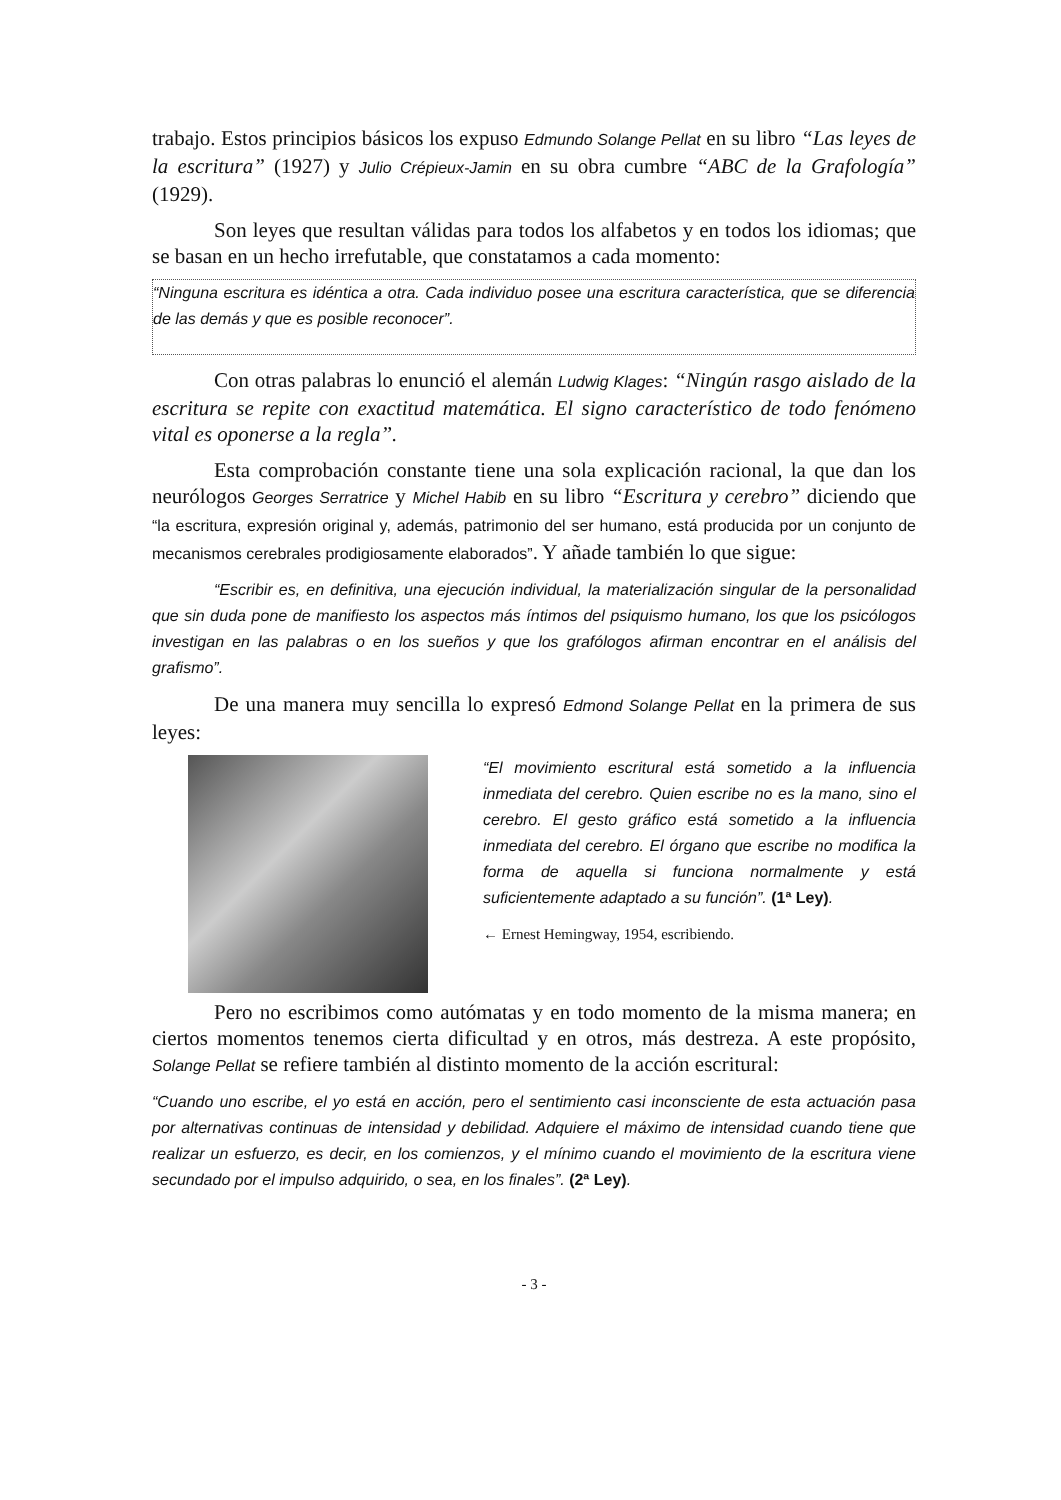trabajo. Estos principios básicos los expuso Edmundo Solange Pellat en su libro “Las leyes de la escritura” (1927) y Julio Crépieux-Jamin en su obra cumbre “ABC de la Grafología” (1929).
Son leyes que resultan válidas para todos los alfabetos y en todos los idiomas; que se basan en un hecho irrefutable, que constatamos a cada momento:
“Ninguna escritura es idéntica a otra. Cada individuo posee una escritura característica, que se diferencia de las demás y que es posible reconocer”.
Con otras palabras lo enunció el alemán Ludwig Klages: “Ningún rasgo aislado de la escritura se repite con exactitud matemática. El signo característico de todo fenómeno vital es oponerse a la regla”.
Esta comprobación constante tiene una sola explicación racional, la que dan los neurólogos Georges Serratrice y Michel Habib en su libro “Escritura y cerebro” diciendo que “la escritura, expresión original y, además, patrimonio del ser humano, está producida por un conjunto de mecanismos cerebrales prodigiosamente elaborados”. Y añade también lo que sigue:
“Escribir es, en definitiva, una ejecución individual, la materialización singular de la personalidad que sin duda pone de manifiesto los aspectos más íntimos del psiquismo humano, los que los psicólogos investigan en las palabras o en los sueños y que los grafólogos afirman encontrar en el análisis del grafismo”.
De una manera muy sencilla lo expresó Edmond Solange Pellat en la primera de sus leyes:
“El movimiento escritural está sometido a la influencia inmediata del cerebro. Quien escribe no es la mano, sino el cerebro. El gesto gráfico está sometido a la influencia inmediata del cerebro. El órgano que escribe no modifica la forma de aquella si funciona normalmente y está suficientemente adaptado a su función”. (1ª Ley).
← Ernest Hemingway, 1954, escribiendo.
Pero no escribimos como autómatas y en todo momento de la misma manera; en ciertos momentos tenemos cierta dificultad y en otros, más destreza. A este propósito, Solange Pellat se refiere también al distinto momento de la acción escritural:
“Cuando uno escribe, el yo está en acción, pero el sentimiento casi inconsciente de esta actuación pasa por alternativas continuas de intensidad y debilidad. Adquiere el máximo de intensidad cuando tiene que realizar un esfuerzo, es decir, en los comienzos, y el mínimo cuando el movimiento de la escritura viene secundado por el impulso adquirido, o sea, en los finales”. (2ª Ley).
- 3 -